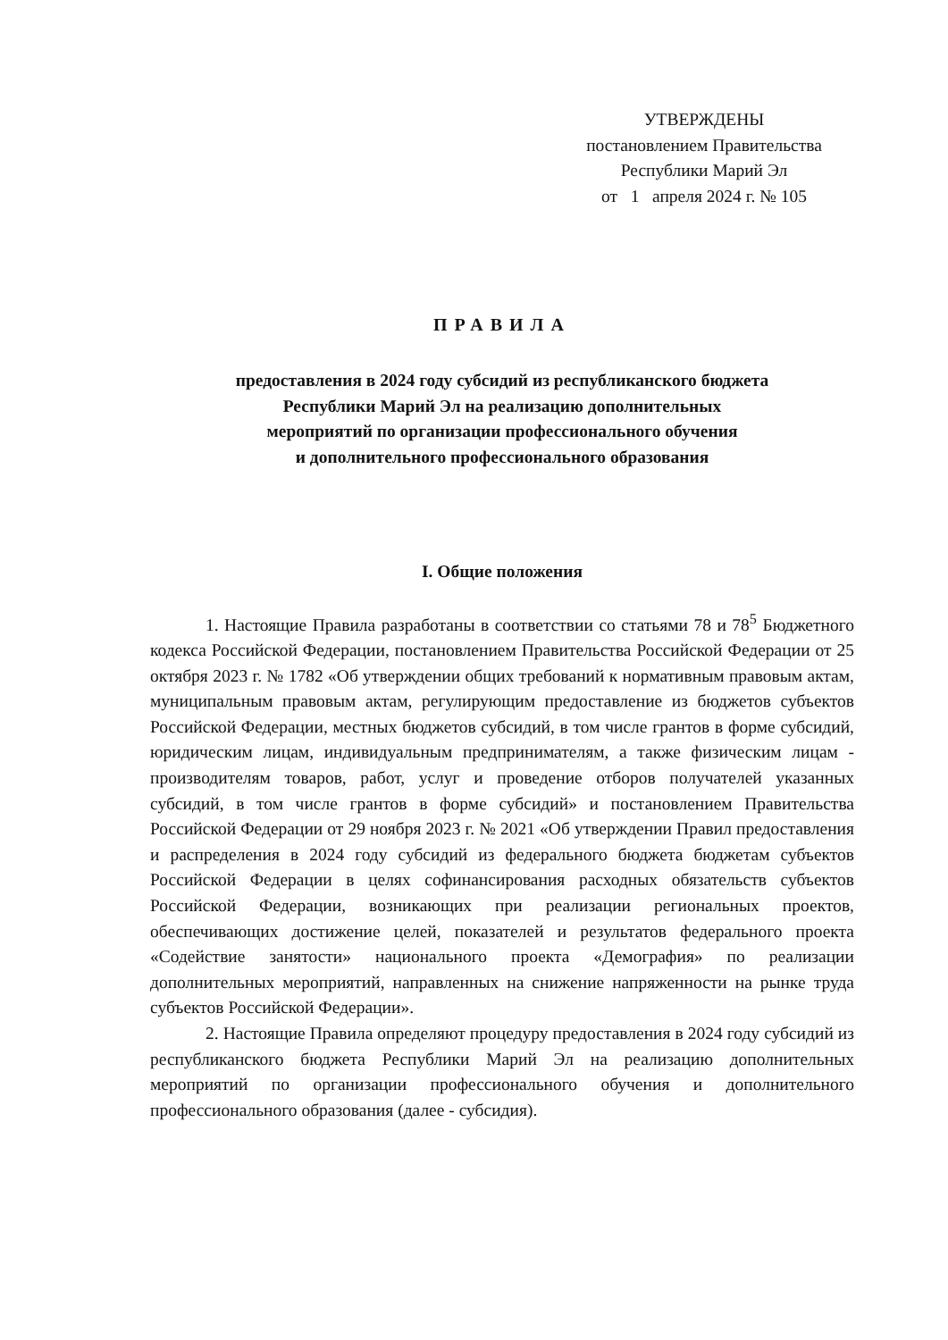УТВЕРЖДЕНЫ
постановлением Правительства
Республики Марий Эл
от 1 апреля 2024 г. № 105
ПРАВИЛА
предоставления в 2024 году субсидий из республиканского бюджета
Республики Марий Эл на реализацию дополнительных
мероприятий по организации профессионального обучения
и дополнительного профессионального образования
I. Общие положения
1. Настоящие Правила разработаны в соответствии со статьями 78 и 78<sup>5</sup> Бюджетного кодекса Российской Федерации, постановлением Правительства Российской Федерации от 25 октября 2023 г. № 1782 «Об утверждении общих требований к нормативным правовым актам, муниципальным правовым актам, регулирующим предоставление из бюджетов субъектов Российской Федерации, местных бюджетов субсидий, в том числе грантов в форме субсидий, юридическим лицам, индивидуальным предпринимателям, а также физическим лицам - производителям товаров, работ, услуг и проведение отборов получателей указанных субсидий, в том числе грантов в форме субсидий» и постановлением Правительства Российской Федерации от 29 ноября 2023 г. № 2021 «Об утверждении Правил предоставления и распределения в 2024 году субсидий из федерального бюджета бюджетам субъектов Российской Федерации в целях софинансирования расходных обязательств субъектов Российской Федерации, возникающих при реализации региональных проектов, обеспечивающих достижение целей, показателей и результатов федерального проекта «Содействие занятости» национального проекта «Демография» по реализации дополнительных мероприятий, направленных на снижение напряженности на рынке труда субъектов Российской Федерации».
2. Настоящие Правила определяют процедуру предоставления в 2024 году субсидий из республиканского бюджета Республики Марий Эл на реализацию дополнительных мероприятий по организации профессионального обучения и дополнительного профессионального образования (далее - субсидия).